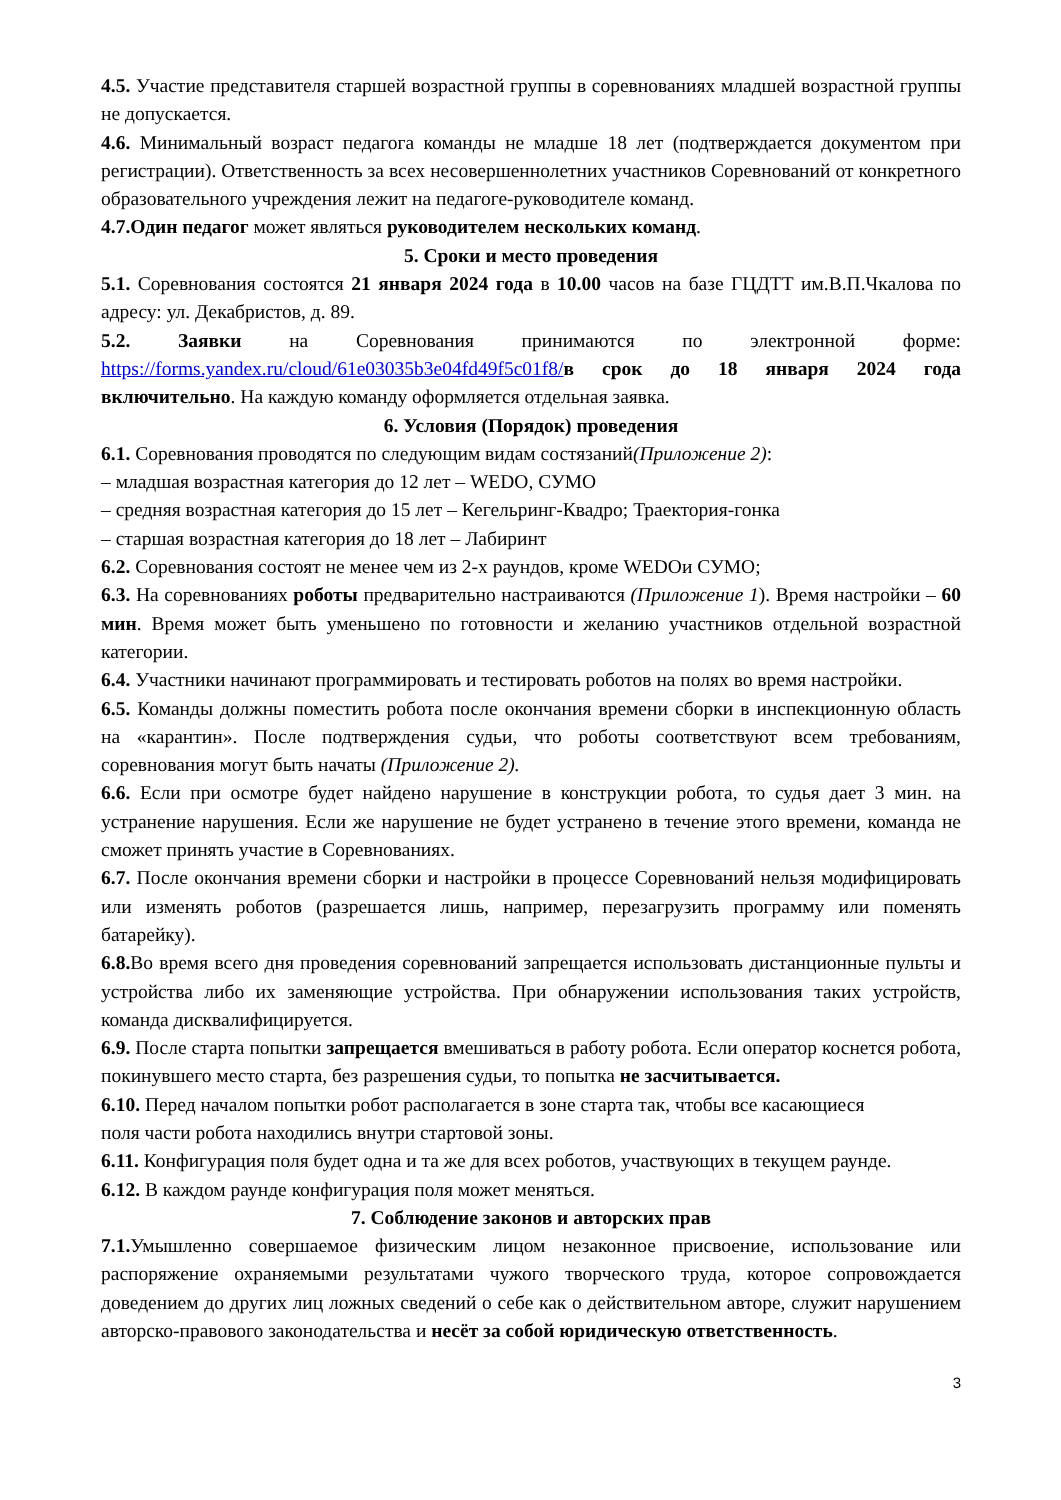4.5. Участие представителя старшей возрастной группы в соревнованиях младшей возрастной группы не допускается.
4.6. Минимальный возраст педагога команды не младше 18 лет (подтверждается документом при регистрации). Ответственность за всех несовершеннолетних участников Соревнований от конкретного образовательного учреждения лежит на педагоге-руководителе команд.
4.7.Один педагог может являться руководителем нескольких команд.
5. Сроки и место проведения
5.1. Соревнования состоятся 21 января 2024 года в 10.00 часов на базе ГЦДТТ им.В.П.Чкалова по адресу: ул. Декабристов, д. 89.
5.2. Заявки на Соревнования принимаются по электронной форме: https://forms.yandex.ru/cloud/61e03035b3e04fd49f5c01f8/в срок до 18 января 2024 года включительно. На каждую команду оформляется отдельная заявка.
6. Условия (Порядок) проведения
6.1. Соревнования проводятся по следующим видам состязаний(Приложение 2):
– младшая возрастная категория до 12 лет – WEDO, СУМО
– средняя возрастная категория до 15 лет – Кегельринг-Квадро; Траектория-гонка
– старшая возрастная категория до 18 лет – Лабиринт
6.2. Соревнования состоят не менее чем из 2-х раундов, кроме WEDOи СУМО;
6.3. На соревнованиях роботы предварительно настраиваются (Приложение 1). Время настройки – 60 мин. Время может быть уменьшено по готовности и желанию участников отдельной возрастной категории.
6.4. Участники начинают программировать и тестировать роботов на полях во время настройки.
6.5. Команды должны поместить робота после окончания времени сборки в инспекционную область на «карантин». После подтверждения судьи, что роботы соответствуют всем требованиям, соревнования могут быть начаты (Приложение 2).
6.6. Если при осмотре будет найдено нарушение в конструкции робота, то судья дает 3 мин. на устранение нарушения. Если же нарушение не будет устранено в течение этого времени, команда не сможет принять участие в Соревнованиях.
6.7. После окончания времени сборки и настройки в процессе Соревнований нельзя модифицировать или изменять роботов (разрешается лишь, например, перезагрузить программу или поменять батарейку).
6.8. Во время всего дня проведения соревнований запрещается использовать дистанционные пульты и устройства либо их заменяющие устройства. При обнаружении использования таких устройств, команда дисквалифицируется.
6.9. После старта попытки запрещается вмешиваться в работу робота. Если оператор коснется робота, покинувшего место старта, без разрешения судьи, то попытка не засчитывается.
6.10. Перед началом попытки робот располагается в зоне старта так, чтобы все касающиеся
поля части робота находились внутри стартовой зоны.
6.11. Конфигурация поля будет одна и та же для всех роботов, участвующих в текущем раунде.
6.12. В каждом раунде конфигурация поля может меняться.
7. Соблюдение законов и авторских прав
7.1. Умышленно совершаемое физическим лицом незаконное присвоение, использование или распоряжение охраняемыми результатами чужого творческого труда, которое сопровождается доведением до других лиц ложных сведений о себе как о действительном авторе, служит нарушением авторско-правового законодательства и несёт за собой юридическую ответственность.
3